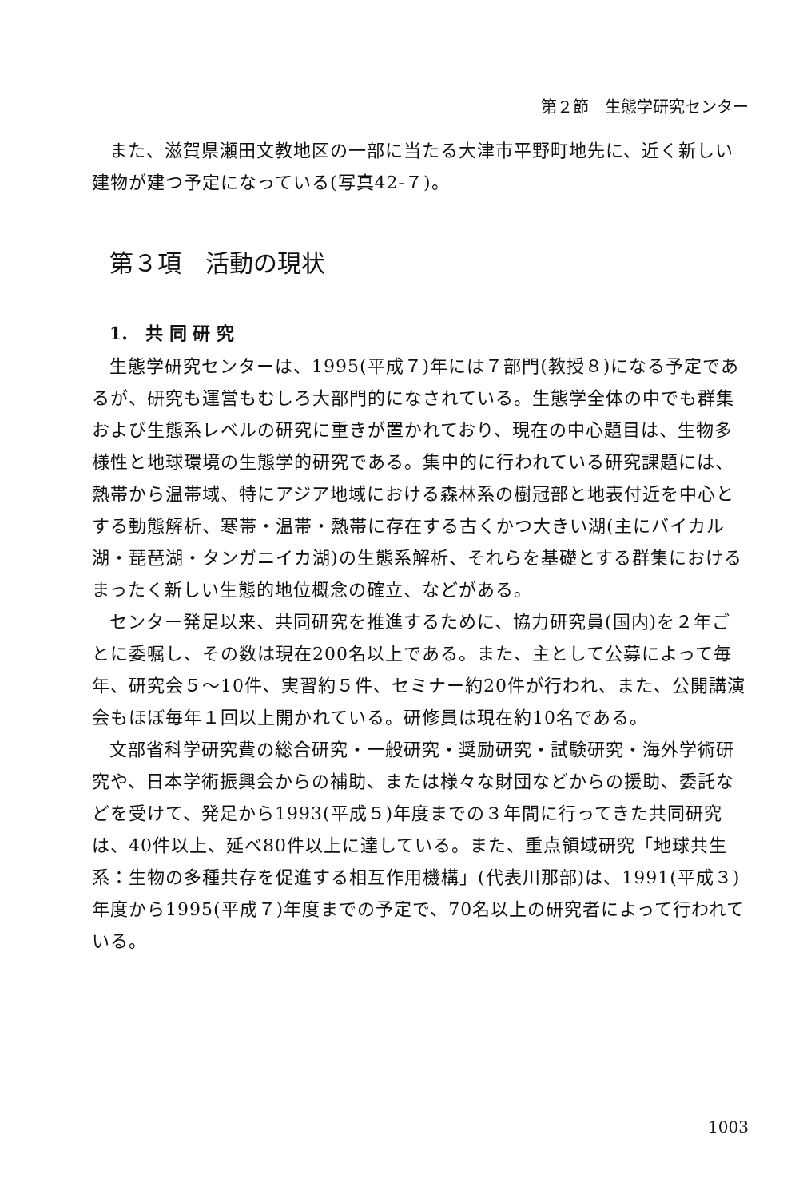第２節　生態学研究センター
また、滋賀県瀬田文教地区の一部に当たる大津市平野町地先に、近く新しい建物が建つ予定になっている(写真42-７)。
第３項　活動の現状
1.　共 同 研 究
生態学研究センターは、1995(平成７)年には７部門(教授８)になる予定であるが、研究も運営もむしろ大部門的になされている。生態学全体の中でも群集および生態系レベルの研究に重きが置かれており、現在の中心題目は、生物多様性と地球環境の生態学的研究である。集中的に行われている研究課題には、熱帯から温帯域、特にアジア地域における森林系の樹冠部と地表付近を中心とする動態解析、寒帯・温帯・熱帯に存在する古くかつ大きい湖(主にバイカル湖・琵琶湖・タンガニイカ湖)の生態系解析、それらを基礎とする群集におけるまったく新しい生態的地位概念の確立、などがある。
センター発足以来、共同研究を推進するために、協力研究員(国内)を２年ごとに委嘱し、その数は現在200名以上である。また、主として公募によって毎年、研究会５～10件、実習約５件、セミナー約20件が行われ、また、公開講演会もほぼ毎年１回以上開かれている。研修員は現在約10名である。
文部省科学研究費の総合研究・一般研究・奨励研究・試験研究・海外学術研究や、日本学術振興会からの補助、または様々な財団などからの援助、委託などを受けて、発足から1993(平成５)年度までの３年間に行ってきた共同研究は、40件以上、延べ80件以上に達している。また、重点領域研究「地球共生系：生物の多種共存を促進する相互作用機構」(代表川那部)は、1991(平成３)年度から1995(平成７)年度までの予定で、70名以上の研究者によって行われている。
1003